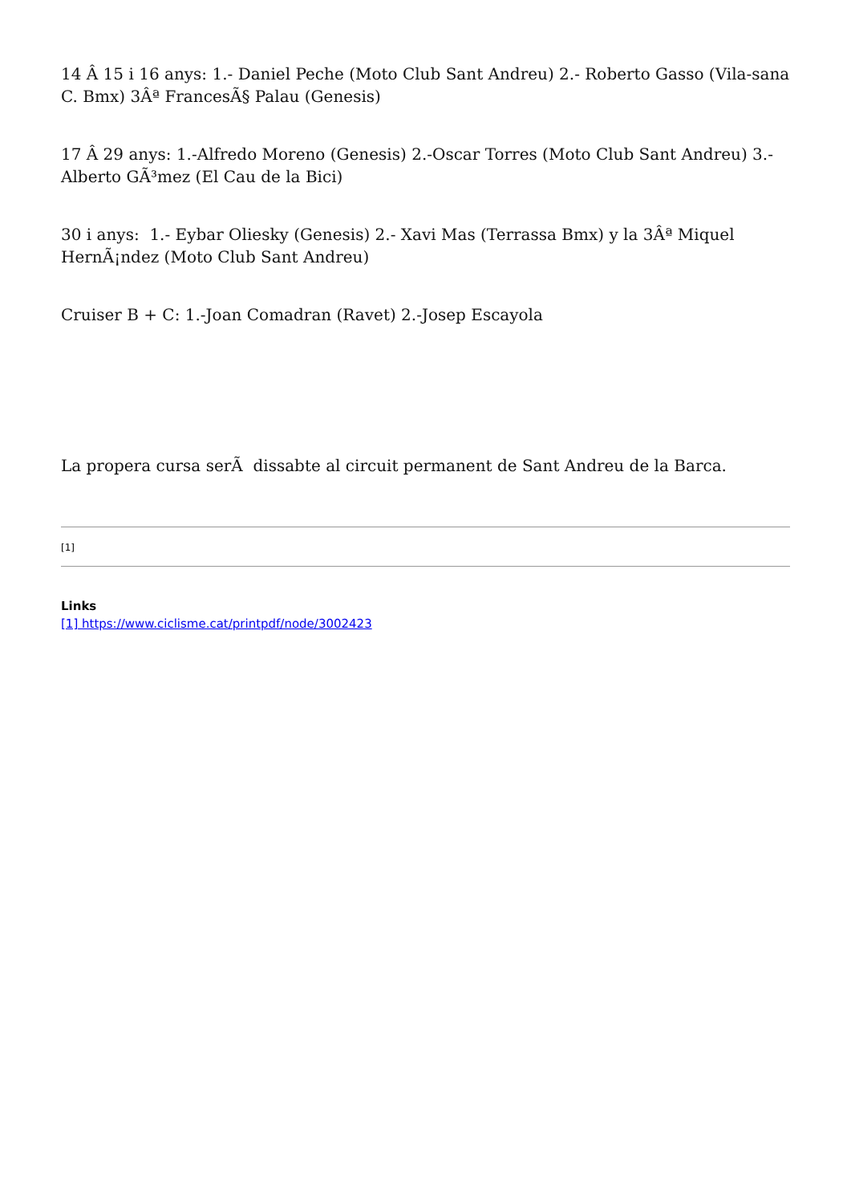14 Â 15 i 16 anys: 1.- Daniel Peche (Moto Club Sant Andreu) 2.- Roberto Gasso (Vila-sana C. Bmx) 3Âª FrancesÃ§ Palau (Genesis)
17 Â 29 anys: 1.-Alfredo Moreno (Genesis) 2.-Oscar Torres (Moto Club Sant Andreu) 3.-Alberto GÃ³mez (El Cau de la Bici)
30 i anys: 1.- Eybar Oliesky (Genesis) 2.- Xavi Mas (Terrassa Bmx) y la 3Âª Miquel HernÃ¡ndez (Moto Club Sant Andreu)
Cruiser B + C: 1.-Joan Comadran (Ravet) 2.-Josep Escayola
La propera cursa serÃ dissabte al circuit permanent de Sant Andreu de la Barca.
[1]
Links
[1] https://www.ciclisme.cat/printpdf/node/3002423